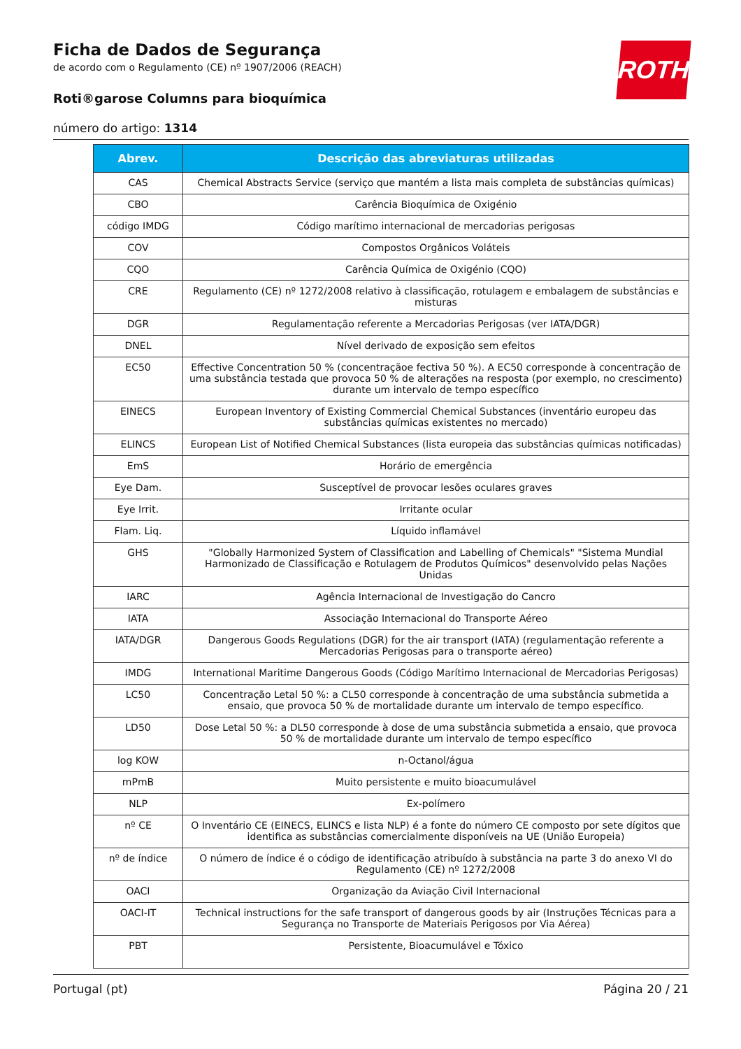ROTH
Ficha de Dados de Segurança
de acordo com o Regulamento (CE) nº 1907/2006 (REACH)
Roti®garose Columns para bioquímica
número do artigo: 1314
| Abrev. | Descrição das abreviaturas utilizadas |
| --- | --- |
| CAS | Chemical Abstracts Service (serviço que mantém a lista mais completa de substâncias químicas) |
| CBO | Carência Bioquímica de Oxigénio |
| código IMDG | Código marítimo internacional de mercadorias perigosas |
| COV | Compostos Orgânicos Voláteis |
| CQO | Carência Química de Oxigénio (CQO) |
| CRE | Regulamento (CE) nº 1272/2008 relativo à classificação, rotulagem e embalagem de substâncias e misturas |
| DGR | Regulamentação referente a Mercadorias Perigosas (ver IATA/DGR) |
| DNEL | Nível derivado de exposição sem efeitos |
| EC50 | Effective Concentration 50 % (concentraçãoe fectiva 50 %). A EC50 corresponde à concentração de uma substância testada que provoca 50 % de alterações na resposta (por exemplo, no crescimento) durante um intervalo de tempo específico |
| EINECS | European Inventory of Existing Commercial Chemical Substances (inventário europeu das substâncias químicas existentes no mercado) |
| ELINCS | European List of Notified Chemical Substances (lista europeia das substâncias químicas notificadas) |
| EmS | Horário de emergência |
| Eye Dam. | Susceptível de provocar lesões oculares graves |
| Eye Irrit. | Irritante ocular |
| Flam. Liq. | Líquido inflamável |
| GHS | "Globally Harmonized System of Classification and Labelling of Chemicals" "Sistema Mundial Harmonizado de Classificação e Rotulagem de Produtos Químicos" desenvolvido pelas Nações Unidas |
| IARC | Agência Internacional de Investigação do Cancro |
| IATA | Associação Internacional do Transporte Aéreo |
| IATA/DGR | Dangerous Goods Regulations (DGR) for the air transport (IATA) (regulamentação referente a Mercadorias Perigosas para o transporte aéreo) |
| IMDG | International Maritime Dangerous Goods (Código Marítimo Internacional de Mercadorias Perigosas) |
| LC50 | Concentração Letal 50 %: a CL50 corresponde à concentração de uma substância submetida a ensaio, que provoca 50 % de mortalidade durante um intervalo de tempo específico. |
| LD50 | Dose Letal 50 %: a DL50 corresponde à dose de uma substância submetida a ensaio, que provoca 50 % de mortalidade durante um intervalo de tempo específico |
| log KOW | n-Octanol/água |
| mPmB | Muito persistente e muito bioacumulável |
| NLP | Ex-polímero |
| nº CE | O Inventário CE (EINECS, ELINCS e lista NLP) é a fonte do número CE composto por sete dígitos que identifica as substâncias comercialmente disponíveis na UE (União Europeia) |
| nº de índice | O número de índice é o código de identificação atribuído à substância na parte 3 do anexo VI do Regulamento (CE) nº 1272/2008 |
| OACI | Organização da Aviação Civil Internacional |
| OACI-IT | Technical instructions for the safe transport of dangerous goods by air (Instruções Técnicas para a Segurança no Transporte de Materiais Perigosos por Via Aérea) |
| PBT | Persistente, Bioacumulável e Tóxico |
Portugal (pt) Página 20 / 21